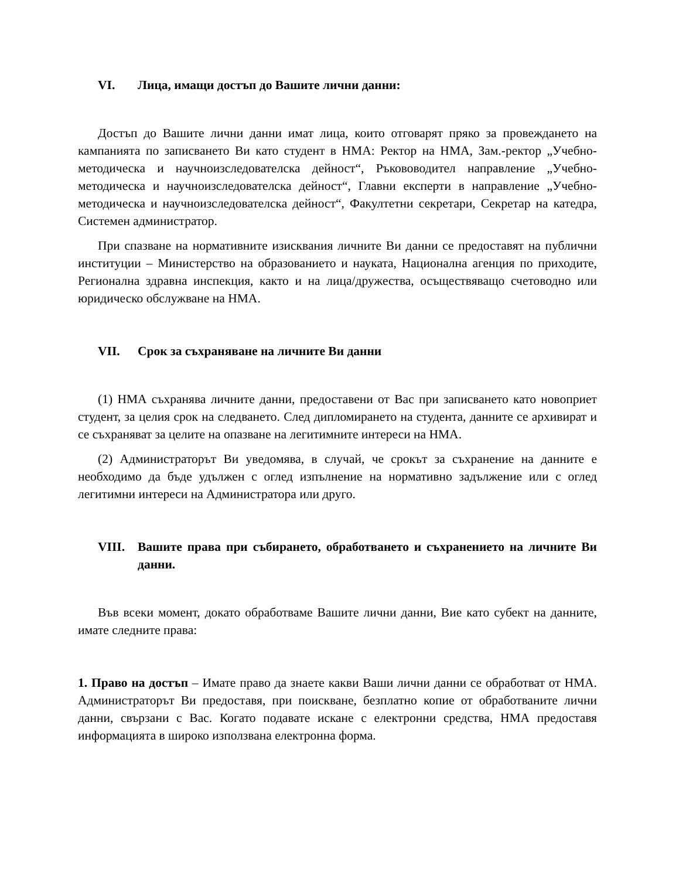VI. Лица, имащи достъп до Вашите лични данни:
Достъп до Вашите лични данни имат лица, които отговарят пряко за провеждането на кампанията по записването Ви като студент в НМА: Ректор на НМА, Зам.-ректор „Учебно-методическа и научноизследователска дейност“, Ръкововодител направление „Учебно-методическа и научноизследователска дейност“, Главни експерти в направление „Учебно-методическа и научноизследователска дейност“, Факултетни секретари, Секретар на катедра, Системен администратор.
При спазване на нормативните изисквания личните Ви данни се предоставят на публични институции – Министерство на образованието и науката, Национална агенция по приходите, Регионална здравна инспекция, както и на лица/дружества, осъществяващо счетоводно или юридическо обслужване на НМА.
VII. Срок за съхраняване на личните Ви данни
(1) НМА съхранява личните данни, предоставени от Вас при записването като новоприет студент, за целия срок на следването. След дипломирането на студента, данните се архивират и се съхраняват за целите на опазване на легитимните интереси на НМА.
(2) Администраторът Ви уведомява, в случай, че срокът за съхранение на данните е необходимо да бъде удължен с оглед изпълнение на нормативно задължение или с оглед легитимни интереси на Администратора или друго.
VIII. Вашите права при събирането, обработването и съхранението на личните Ви данни.
Във всеки момент, докато обработваме Вашите лични данни, Вие като субект на данните, имате следните права:
1. Право на достъп – Имате право да знаете какви Ваши лични данни се обработват от НМА. Администраторът Ви предоставя, при поискване, безплатно копие от обработваните лични данни, свързани с Вас. Когато подавате искане с електронни средства, НМА предоставя информацията в широко използвана електронна форма.